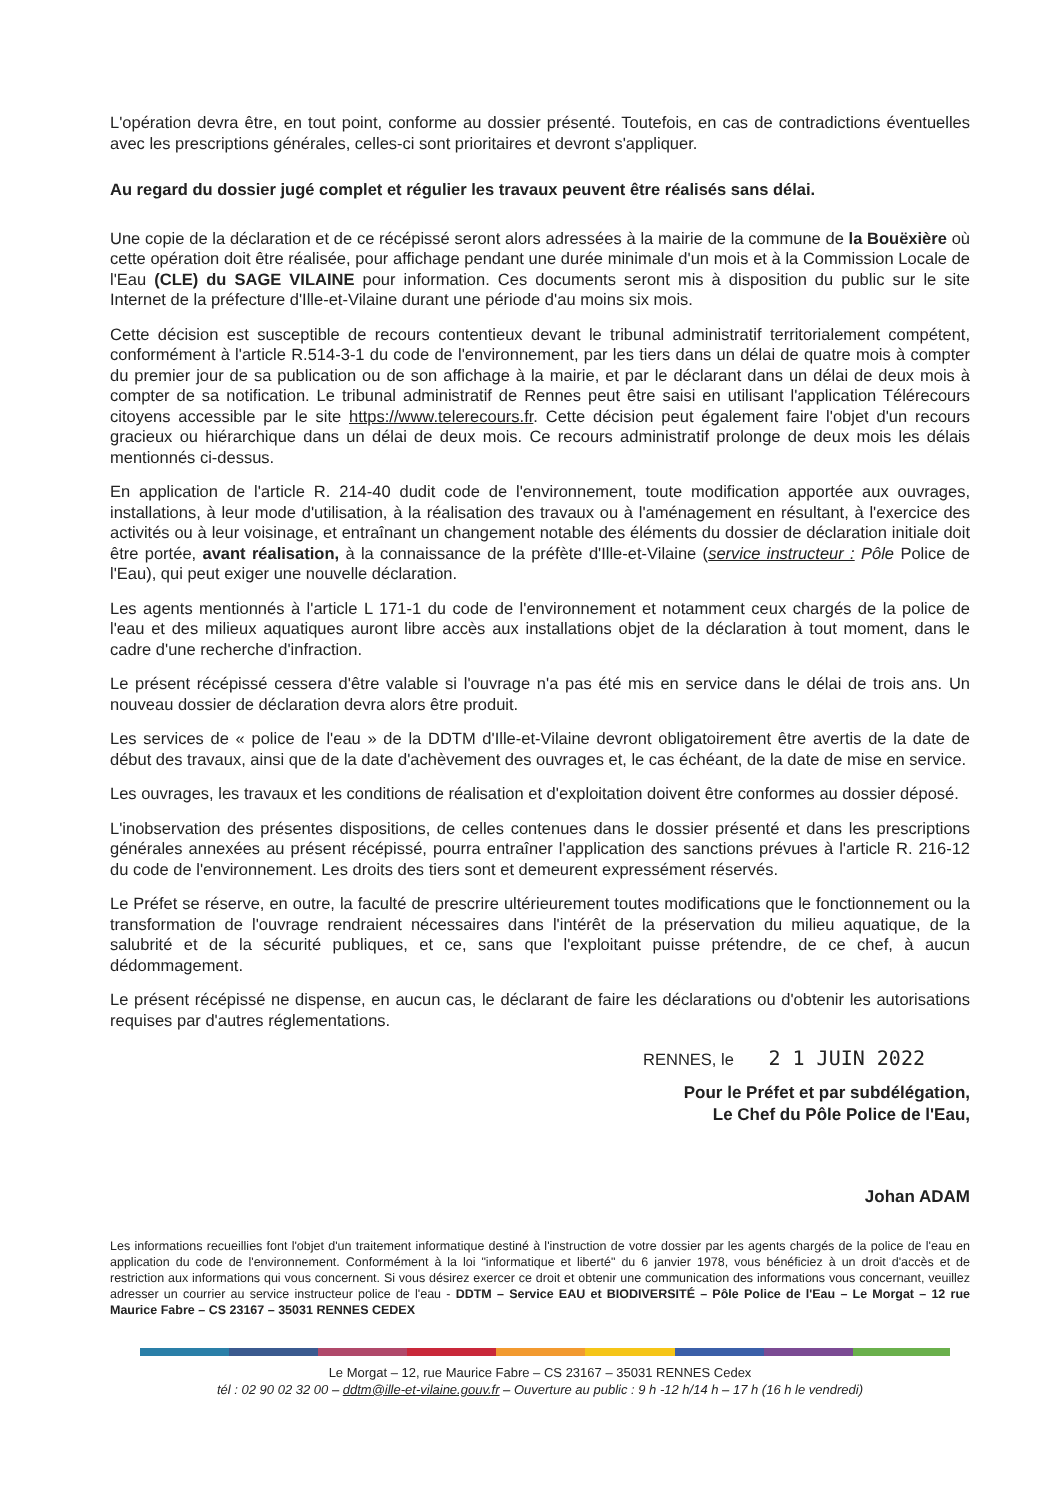L'opération devra être, en tout point, conforme au dossier présenté. Toutefois, en cas de contradictions éventuelles avec les prescriptions générales, celles-ci sont prioritaires et devront s'appliquer.
Au regard du dossier jugé complet et régulier les travaux peuvent être réalisés sans délai.
Une copie de la déclaration et de ce récépissé seront alors adressées à la mairie de la commune de la Bouëxière où cette opération doit être réalisée, pour affichage pendant une durée minimale d'un mois et à la Commission Locale de l'Eau (CLE) du SAGE VILAINE pour information. Ces documents seront mis à disposition du public sur le site Internet de la préfecture d'Ille-et-Vilaine durant une période d'au moins six mois.
Cette décision est susceptible de recours contentieux devant le tribunal administratif territorialement compétent, conformément à l'article R.514-3-1 du code de l'environnement, par les tiers dans un délai de quatre mois à compter du premier jour de sa publication ou de son affichage à la mairie, et par le déclarant dans un délai de deux mois à compter de sa notification. Le tribunal administratif de Rennes peut être saisi en utilisant l'application Télérecours citoyens accessible par le site https://www.telerecours.fr. Cette décision peut également faire l'objet d'un recours gracieux ou hiérarchique dans un délai de deux mois. Ce recours administratif prolonge de deux mois les délais mentionnés ci-dessus.
En application de l'article R. 214-40 dudit code de l'environnement, toute modification apportée aux ouvrages, installations, à leur mode d'utilisation, à la réalisation des travaux ou à l'aménagement en résultant, à l'exercice des activités ou à leur voisinage, et entraînant un changement notable des éléments du dossier de déclaration initiale doit être portée, avant réalisation, à la connaissance de la préfète d'Ille-et-Vilaine (service instructeur : Pôle Police de l'Eau), qui peut exiger une nouvelle déclaration.
Les agents mentionnés à l'article L 171-1 du code de l'environnement et notamment ceux chargés de la police de l'eau et des milieux aquatiques auront libre accès aux installations objet de la déclaration à tout moment, dans le cadre d'une recherche d'infraction.
Le présent récépissé cessera d'être valable si l'ouvrage n'a pas été mis en service dans le délai de trois ans. Un nouveau dossier de déclaration devra alors être produit.
Les services de « police de l'eau » de la DDTM d'Ille-et-Vilaine devront obligatoirement être avertis de la date de début des travaux, ainsi que de la date d'achèvement des ouvrages et, le cas échéant, de la date de mise en service.
Les ouvrages, les travaux et les conditions de réalisation et d'exploitation doivent être conformes au dossier déposé.
L'inobservation des présentes dispositions, de celles contenues dans le dossier présenté et dans les prescriptions générales annexées au présent récépissé, pourra entraîner l'application des sanctions prévues à l'article R. 216-12 du code de l'environnement. Les droits des tiers sont et demeurent expressément réservés.
Le Préfet se réserve, en outre, la faculté de prescrire ultérieurement toutes modifications que le fonctionnement ou la transformation de l'ouvrage rendraient nécessaires dans l'intérêt de la préservation du milieu aquatique, de la salubrité et de la sécurité publiques, et ce, sans que l'exploitant puisse prétendre, de ce chef, à aucun dédommagement.
Le présent récépissé ne dispense, en aucun cas, le déclarant de faire les déclarations ou d'obtenir les autorisations requises par d'autres réglementations.
RENNES, le 2 1 JUIN 2022
Pour le Préfet et par subdélégation,
Le Chef du Pôle Police de l'Eau,
Johan ADAM
Les informations recueillies font l'objet d'un traitement informatique destiné à l'instruction de votre dossier par les agents chargés de la police de l'eau en application du code de l'environnement. Conformément à la loi "informatique et liberté" du 6 janvier 1978, vous bénéficiez à un droit d'accès et de restriction aux informations qui vous concernent. Si vous désirez exercer ce droit et obtenir une communication des informations vous concernant, veuillez adresser un courrier au service instructeur police de l'eau - DDTM – Service EAU et BIODIVERSITÉ – Pôle Police de l'Eau – Le Morgat – 12 rue Maurice Fabre – CS 23167 – 35031 RENNES CEDEX
Le Morgat – 12, rue Maurice Fabre – CS 23167 – 35031 RENNES Cedex
tél : 02 90 02 32 00 – ddtm@ille-et-vilaine.gouv.fr – Ouverture au public : 9 h -12 h/14 h – 17 h (16 h le vendredi)